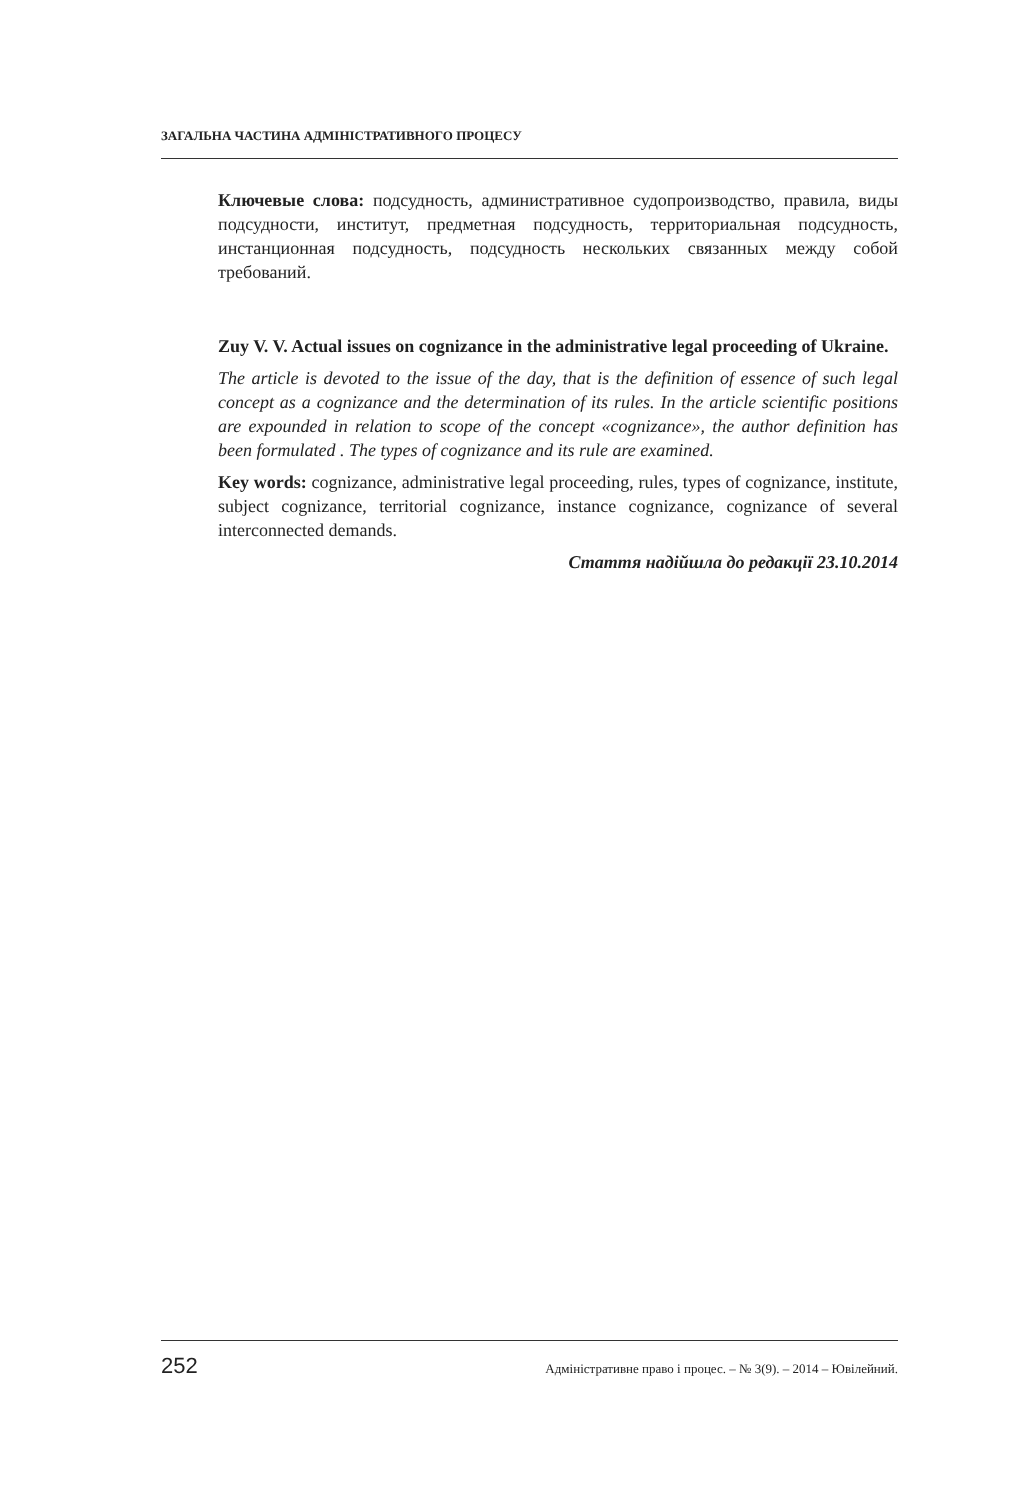ЗАГАЛЬНА ЧАСТИНА АДМІНІСТРАТИВНОГО ПРОЦЕСУ
Ключевые слова: подсудность, административное судопроизводство, правила, виды подсудности, институт, предметная подсудность, территориальная подсудность, инстанционная подсудность, подсудность нескольких связанных между собой требований.
Zuy V. V. Actual issues on cognizance in the administrative legal proceeding of Ukraine.
The article is devoted to the issue of the day, that is the definition of essence of such legal concept as a cognizance and the determination of its rules. In the article scientific positions are expounded in relation to scope of the concept «cognizance», the author definition has been formulated . The types of cognizance and its rule are examined.
Key words: cognizance, administrative legal proceeding, rules, types of cognizance, institute, subject cognizance, territorial cognizance, instance cognizance, cognizance of several interconnected demands.
Стаття надійшла до редакції 23.10.2014
252 Адміністративне право і процес. – № 3(9). – 2014 – Ювілейний.